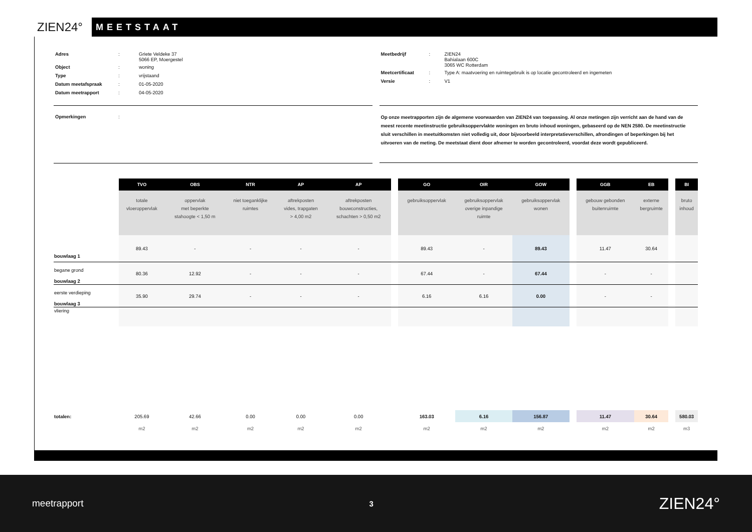ZIEN24°
MEETSTAAT
| Adres | : | Griete Veldeke 37 5066 EP, Moergestel |
| Object | : | woning |
| Type | : | vrijstaand |
| Datum meetafspraak | : | 01-05-2020 |
| Datum meetrapport | : | 04-05-2020 |
| Meetbedrijf | : | ZIEN24 Bahialaan 600C 3065 WC Rotterdam |
| Meetcertificaat | : | Type A: maatvoering en ruimtegebruik is op locatie gecontroleerd en ingemeten |
| Versie | : | V1 |
| Opmerkingen | : |
Op onze meetrapporten zijn de algemene voorwaarden van ZIEN24 van toepassing. Al onze metingen zijn verricht aan de hand van de meest recente meetinstructie gebruiksoppervlakte woningen en bruto inhoud woningen, gebaseerd op de NEN 2580. De meetinstructie sluit verschillen in meetuitkomsten niet volledig uit, door bijvoorbeeld interpretatieverschillen, afrondingen of beperkingen bij het uitvoeren van de meting. De meetstaat dient door afnemer te worden gecontroleerd, voordat deze wordt gepubliceerd.
| | TVO | OBS | NTR | AP | AP | | GO | OIR | GOW | | GGB | EB | | BI |
| | totale vloeroppervlak | oppervlak met beperkte stahoogte < 1,50 m | niet toeganklijke ruimtes | aftrekposten vides, trapgaten > 4,00 m2 | aftrekposten bouwconstructies, schachten > 0,50 m2 | | gebruiksoppervlak | gebruiksoppervlak overige inpandige ruimte | gebruiksoppervlak wonen | | gebouw gebonden buitenruimte | externe bergruimte | | bruto inhoud |
| bouwlaag 1 | 89.43 | - | - | - | - | | 89.43 | - | 89.43 | | 11.47 | 30.64 | | |
| begane grond bouwlaag 2 | 80.36 | 12.92 | - | - | - | | 67.44 | - | 67.44 | | - | - | | |
| eerste verdieping bouwlaag 3 | 35.90 | 29.74 | - | - | - | | 6.16 | 6.16 | 0.00 | | - | - | | |
| vliering | | | | | | | | | | | | | | |
| totalen: | 205.69 | 42.66 | 0.00 | 0.00 | 0.00 | | 163.03 | 6.16 | 156.87 | | 11.47 | 30.64 | | 580.03 |
| | m2 | m2 | m2 | m2 | m2 | | m2 | m2 | m2 | | m2 | m2 | | m3 |
meetrapport 3 ZIEN24°